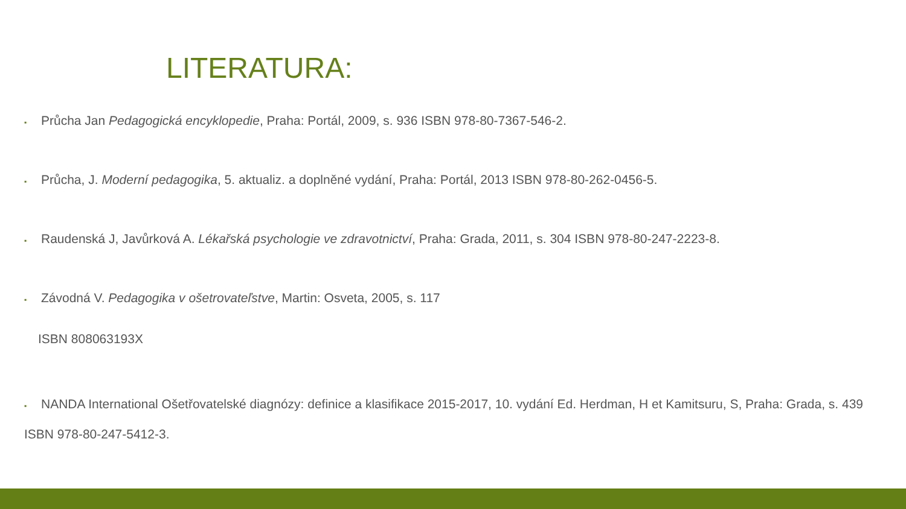LITERATURA:
▪ Průcha Jan Pedagogická encyklopedie, Praha: Portál, 2009, s. 936 ISBN 978-80-7367-546-2.
▪ Průcha, J. Moderní pedagogika, 5. aktualiz. a doplněné vydání, Praha: Portál, 2013 ISBN 978-80-262-0456-5.
▪ Raudenská J, Javůrková A. Lékařská psychologie ve zdravotnictví, Praha: Grada, 2011, s. 304 ISBN 978-80-247-2223-8.
▪ Závodná V. Pedagogika v ošetrovateľstve, Martin: Osveta, 2005, s. 117
ISBN 808063193X
▪ NANDA International Ošetřovatelské diagnózy: definice a klasifikace 2015-2017, 10. vydání Ed. Herdman, H et Kamitsuru, S, Praha: Grada, s. 439
ISBN 978-80-247-5412-3.